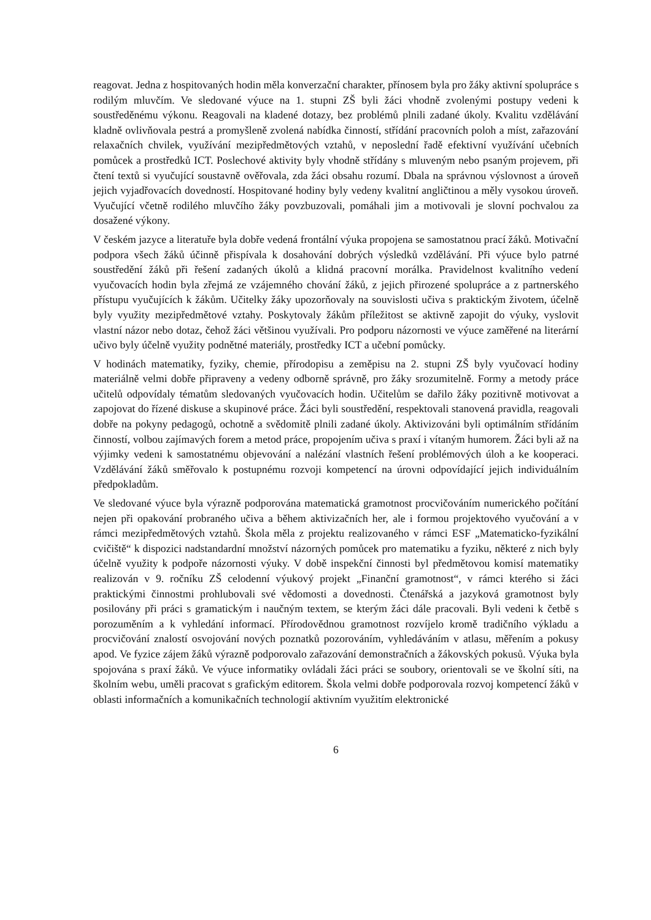reagovat. Jedna z hospitovaných hodin měla konverzační charakter, přínosem byla pro žáky aktivní spolupráce s rodilým mluvčím. Ve sledované výuce na 1. stupni ZŠ byli žáci vhodně zvolenými postupy vedeni k soustředěnému výkonu. Reagovali na kladené dotazy, bez problémů plnili zadané úkoly. Kvalitu vzdělávání kladně ovlivňovala pestrá a promyšleně zvolená nabídka činností, střídání pracovních poloh a míst, zařazování relaxačních chvilek, využívání mezipředmětových vztahů, v neposlední řadě efektivní využívání učebních pomůcek a prostředků ICT. Poslechové aktivity byly vhodně střídány s mluveným nebo psaným projevem, při čtení textů si vyučující soustavně ověřovala, zda žáci obsahu rozumí. Dbala na správnou výslovnost a úroveň jejich vyjadřovacích dovedností. Hospitované hodiny byly vedeny kvalitní angličtinou a měly vysokou úroveň. Vyučující včetně rodilého mluvčího žáky povzbuzovali, pomáhali jim a motivovali je slovní pochvalou za dosažené výkony.
V českém jazyce a literatuře byla dobře vedená frontální výuka propojena se samostatnou prací žáků. Motivační podpora všech žáků účinně přispívala k dosahování dobrých výsledků vzdělávání. Při výuce bylo patrné soustředění žáků při řešení zadaných úkolů a klidná pracovní morálka. Pravidelnost kvalitního vedení vyučovacích hodin byla zřejmá ze vzájemného chování žáků, z jejich přirozené spolupráce a z partnerského přístupu vyučujících k žákům. Učitelky žáky upozorňovaly na souvislosti učiva s praktickým životem, účelně byly využity mezipředmětové vztahy. Poskytovaly žákům příležitost se aktivně zapojit do výuky, vyslovit vlastní názor nebo dotaz, čehož žáci většinou využívali. Pro podporu názornosti ve výuce zaměřené na literární učivo byly účelně využity podnětné materiály, prostředky ICT a učební pomůcky.
V hodinách matematiky, fyziky, chemie, přírodopisu a zeměpisu na 2. stupni ZŠ byly vyučovací hodiny materiálně velmi dobře připraveny a vedeny odborně správně, pro žáky srozumitelně. Formy a metody práce učitelů odpovídaly tématům sledovaných vyučovacích hodin. Učitelům se dařilo žáky pozitivně motivovat a zapojovat do řízené diskuse a skupinové práce. Žáci byli soustředění, respektovali stanovená pravidla, reagovali dobře na pokyny pedagogů, ochotně a svědomitě plnili zadané úkoly. Aktivizováni byli optimálním střídáním činností, volbou zajímavých forem a metod práce, propojením učiva s praxí i vítaným humorem. Žáci byli až na výjimky vedeni k samostatnému objevování a nalézání vlastních řešení problémových úloh a ke kooperaci. Vzdělávání žáků směřovalo k postupnému rozvoji kompetencí na úrovni odpovídající jejich individuálním předpokladům.
Ve sledované výuce byla výrazně podporována matematická gramotnost procvičováním numerického počítání nejen při opakování probraného učiva a během aktivizačních her, ale i formou projektového vyučování a v rámci mezipředmětových vztahů. Škola měla z projektu realizovaného v rámci ESF „Matematicko-fyzikální cvičiště“ k dispozici nadstandardní množství názorných pomůcek pro matematiku a fyziku, některé z nich byly účelně využity k podpoře názornosti výuky. V době inspekční činnosti byl předmětovou komisí matematiky realizován v 9. ročníku ZŠ celodenní výukový projekt „Finanční gramotnost“, v rámci kterého si žáci praktickými činnostmi prohlubovali své vědomosti a dovednosti. Čtenářská a jazyková gramotnost byly posilovány při práci s gramatickým i naučným textem, se kterým žáci dále pracovali. Byli vedeni k četbě s porozuměním a k vyhledání informací. Přírodovědnou gramotnost rozvíjelo kromě tradičního výkladu a procvičování znalostí osvojování nových poznatků pozorováním, vyhledáváním v atlasu, měřením a pokusy apod. Ve fyzice zájem žáků výrazně podporovalo zařazování demonstračních a žákovských pokusů. Výuka byla spojována s praxí žáků. Ve výuce informatiky ovládali žáci práci se soubory, orientovali se ve školní síti, na školním webu, uměli pracovat s grafickým editorem. Škola velmi dobře podporovala rozvoj kompetencí žáků v oblasti informačních a komunikačních technologií aktivním využitím elektronické
6